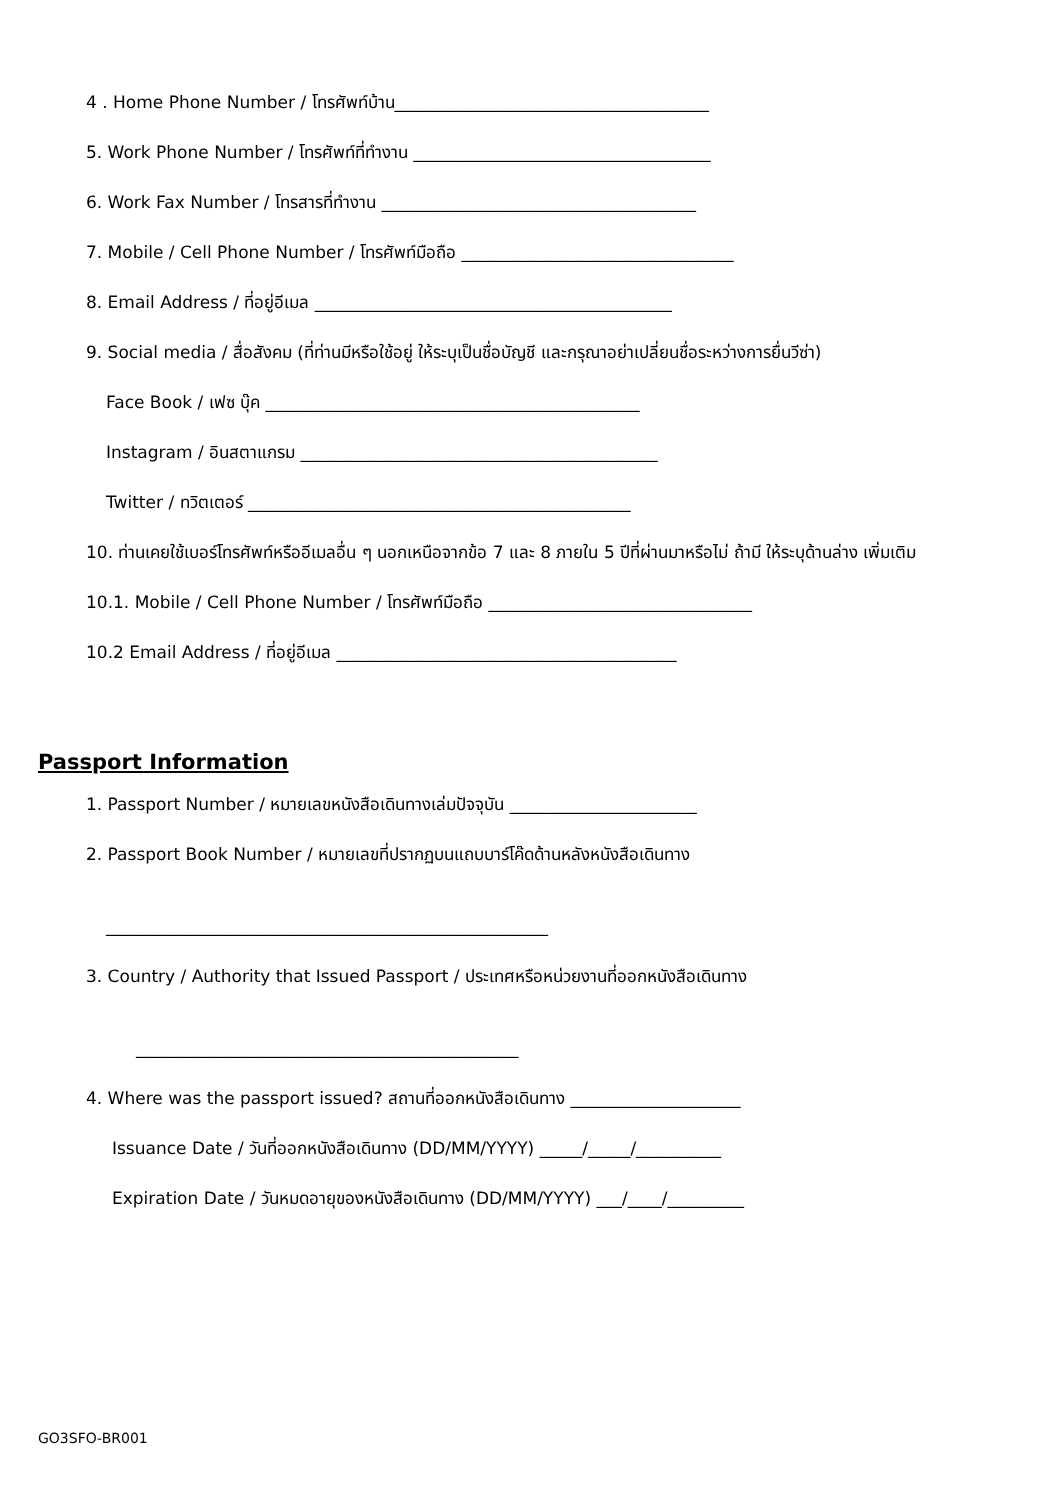4 . Home Phone Number / โทรศัพท์บ้าน_____________________________________
5. Work Phone Number / โทรศัพท์ที่ทำงาน ___________________________________
6. Work Fax Number / โทรสารที่ทำงาน _____________________________________
7. Mobile / Cell Phone Number / โทรศัพท์มือถือ ________________________________
8. Email Address / ที่อยู่อีเมล __________________________________________
9. Social media / สื่อสังคม (ที่ท่านมีหรือใช้อยู่ ให้ระบุเป็นชื่อบัญชี และกรุณาอย่าเปลี่ยนชื่อระหว่างการยื่นวีซ่า)
Face Book / เฟซ บุ๊ค ____________________________________________
Instagram / อินสตาแกรม __________________________________________
Twitter / ทวิตเตอร์ _____________________________________________
10. ท่านเคยใช้เบอร์โทรศัพท์หรืออีเมลอื่น ๆ นอกเหนือจากข้อ 7 และ 8 ภายใน 5 ปีที่ผ่านมาหรือไม่ ถ้ามี ให้ระบุด้านล่าง เพิ่มเติม
10.1. Mobile / Cell Phone Number / โทรศัพท์มือถือ _______________________________
10.2 Email Address / ที่อยู่อีเมล ________________________________________
Passport Information
1. Passport Number / หมายเลขหนังสือเดินทางเล่มปัจจุบัน ______________________
2. Passport Book Number / หมายเลขที่ปรากฏบนแถบบาร์โค๊ดด้านหลังหนังสือเดินทาง
____________________________________________________
3. Country / Authority that Issued Passport / ประเทศหรือหน่วยงานที่ออกหนังสือเดินทาง
_____________________________________________
4. Where was the passport issued? สถานที่ออกหนังสือเดินทาง ____________________
Issuance Date / วันที่ออกหนังสือเดินทาง (DD/MM/YYYY) _____/_____/__________
Expiration Date / วันหมดอายุของหนังสือเดินทาง (DD/MM/YYYY) ___/____/_________
GO3SFO-BR001